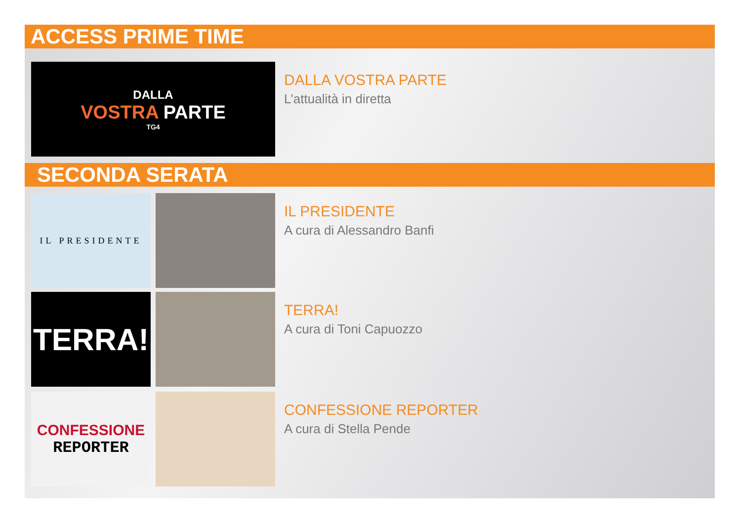ACCESS PRIME TIME
DALLA
VOSTRA PARTE
TG4
DALLA VOSTRA PARTE
L’attualità in diretta
SECONDA SERATA
IL PRESIDENTE
IL PRESIDENTE
A cura di Alessandro Banfi
TERRA!
TERRA!
A cura di Toni Capuozzo
CONFESSIONE
REPORTER
CONFESSIONE REPORTER
A cura di Stella Pende